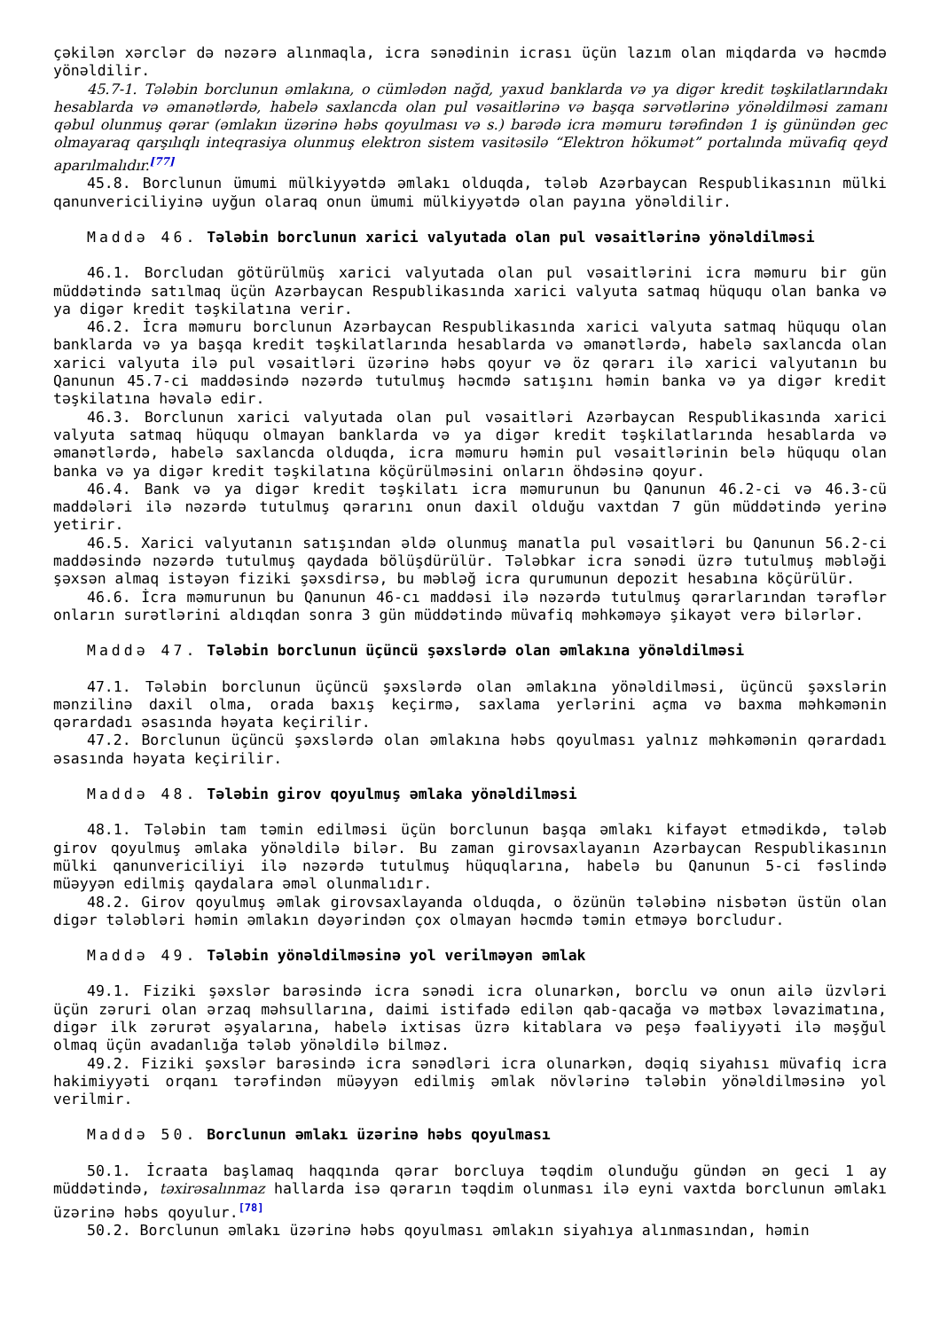çəkilən xərclər də nəzərə alınmaqla, icra sənədinin icrası üçün lazım olan miqdarda və həcmdə yönəldilir.
45.7-1. Tələbin borclunun əmlakına, o cümlədən nağd, yaxud banklarda və ya digər kredit təşkilatlarındakı hesablarda və əmanətlərdə, habelə saxlancda olan pul vəsaitlərinə və başqa sərvətlərinə yönəldilməsi zamanı qəbul olunmuş qərar (əmlakın üzərinə həbs qoyulması və s.) barədə icra məmuru tərəfindən 1 iş günündən gec olmayaraq qarşılıqlı inteqrasiya olunmuş elektron sistem vasitəsilə “Elektron hökumət” portalında müvafiq qeyd aparılmalıdır.<sup>[77]</sup>
45.8. Borclunun ümumi mülkiyyətdə əmlakı olduqda, tələb Azərbaycan Respublikasının mülki qanunvericiliyinə uyğun olaraq onun ümumi mülkiyyətdə olan payına yönəldilir.
Maddə 46. Tələbin borclunun xarici valyutada olan pul vəsaitlərinə yönəldilməsi
46.1. Borcludan götürülmüş xarici valyutada olan pul vəsaitlərini icra məmuru bir gün müddətində satılmaq üçün Azərbaycan Respublikasında xarici valyuta satmaq hüququ olan banka və ya digər kredit təşkilatına verir.
46.2. İcra məmuru borclunun Azərbaycan Respublikasında xarici valyuta satmaq hüququ olan banklarda və ya başqa kredit təşkilatlarında hesablarda və əmanətlərdə, habelə saxlancda olan xarici valyuta ilə pul vəsaitləri üzərinə həbs qoyur və öz qərarı ilə xarici valyutanın bu Qanunun 45.7-ci maddəsində nəzərdə tutulmuş həcmdə satışını həmin banka və ya digər kredit təşkilatına həvalə edir.
46.3. Borclunun xarici valyutada olan pul vəsaitləri Azərbaycan Respublikasında xarici valyuta satmaq hüququ olmayan banklarda və ya digər kredit təşkilatlarında hesablarda və əmanətlərdə, habelə saxlancda olduqda, icra məmuru həmin pul vəsaitlərinin belə hüququ olan banka və ya digər kredit təşkilatına köçürülməsini onların öhdəsinə qoyur.
46.4. Bank və ya digər kredit təşkilatı icra məmurunun bu Qanunun 46.2-ci və 46.3-cü maddələri ilə nəzərdə tutulmuş qərarını onun daxil olduğu vaxtdan 7 gün müddətində yerinə yetirir.
46.5. Xarici valyutanın satışından əldə olunmuş manatla pul vəsaitləri bu Qanunun 56.2-ci maddəsində nəzərdə tutulmuş qaydada bölüşdürülür. Tələbkar icra sənədi üzrə tutulmuş məbləği şəxsən almaq istəyən fiziki şəxsdirsə, bu məbləğ icra qurumunun depozit hesabına köçürülür.
46.6. İcra məmurunun bu Qanunun 46-cı maddəsi ilə nəzərdə tutulmuş qərarlarından tərəflər onların surətlərini aldıqdan sonra 3 gün müddətində müvafiq məhkəməyə şikayət verə bilərlər.
Maddə 47. Tələbin borclunun üçüncü şəxslərdə olan əmlakına yönəldilməsi
47.1. Tələbin borclunun üçüncü şəxslərdə olan əmlakına yönəldilməsi, üçüncü şəxslərin mənzilinə daxil olma, orada baxış keçirmə, saxlama yerlərini açma və baxma məhkəmənin qərardadı əsasında həyata keçirilir.
47.2. Borclunun üçüncü şəxslərdə olan əmlakına həbs qoyulması yalnız məhkəmənin qərardadı əsasında həyata keçirilir.
Maddə 48. Tələbin girov qoyulmuş əmlaka yönəldilməsi
48.1. Tələbin tam təmin edilməsi üçün borclunun başqa əmlakı kifayət etmədikdə, tələb girov qoyulmuş əmlaka yönəldilə bilər. Bu zaman girovsaxlayanın Azərbaycan Respublikasının mülki qanunvericiliyi ilə nəzərdə tutulmuş hüquqlarına, habelə bu Qanunun 5-ci fəslində müəyyən edilmiş qaydalara əməl olunmalıdır.
48.2. Girov qoyulmuş əmlak girovsaxlayanda olduqda, o özünün tələbinə nisbətən üstün olan digər tələbləri həmin əmlakın dəyərindən çox olmayan həcmdə təmin etməyə borcludur.
Maddə 49. Tələbin yönəldilməsinə yol verilməyən əmlak
49.1. Fiziki şəxslər barəsində icra sənədi icra olunarkən, borclu və onun ailə üzvləri üçün zəruri olan ərzaq məhsullarına, daimi istifadə edilən qab-qacağa və mətbəx ləvazimatına, digər ilk zərurət əşyalarına, habelə ixtisas üzrə kitablara və peşə fəaliyyəti ilə məşğul olmaq üçün avadanlığa tələb yönəldilə bilməz.
49.2. Fiziki şəxslər barəsində icra sənədləri icra olunarkən, dəqiq siyahısı müvafiq icra hakimiyyəti orqanı tərəfindən müəyyən edilmiş əmlak növlərinə tələbin yönəldilməsinə yol verilmir.
Maddə 50. Borclunun əmlakı üzərinə həbs qoyulması
50.1. İcraata başlamaq haqqında qərar borcluya təqdim olunduğu gündən ən geci 1 ay müddətində, təxirəsalınmaz hallarda isə qərarın təqdim olunması ilə eyni vaxtda borclunun əmlakı üzərinə həbs qoyulur.<sup>[78]</sup>
50.2. Borclunun əmlakı üzərinə həbs qoyulması əmlakın siyahıya alınmasından, həmin